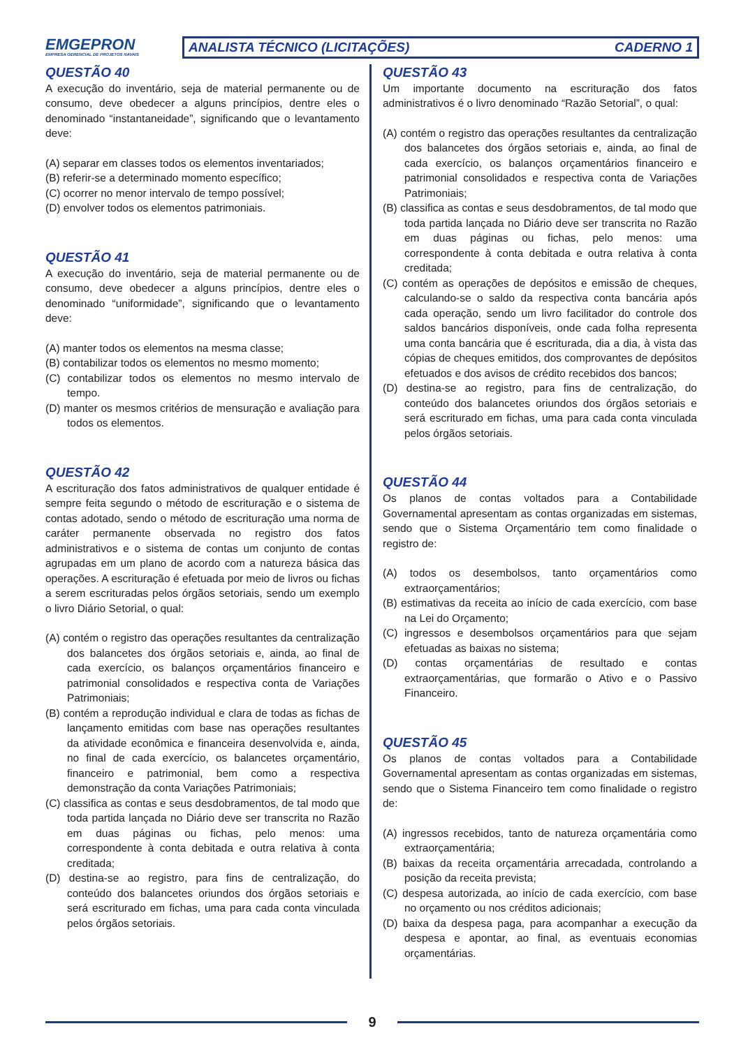EMGEPRON
EMPRESA GERENCIAL DE PROJETOS NAVAIS
ANALISTA TÉCNICO (LICITAÇÕES) CADERNO 1
QUESTÃO 40
A execução do inventário, seja de material permanente ou de consumo, deve obedecer a alguns princípios, dentre eles o denominado “instantaneidade”, significando que o levantamento deve:
(A) separar em classes todos os elementos inventariados;
(B) referir-se a determinado momento específico;
(C) ocorrer no menor intervalo de tempo possível;
(D) envolver todos os elementos patrimoniais.
QUESTÃO 41
A execução do inventário, seja de material permanente ou de consumo, deve obedecer a alguns princípios, dentre eles o denominado “uniformidade”, significando que o levantamento deve:
(A) manter todos os elementos na mesma classe;
(B) contabilizar todos os elementos no mesmo momento;
(C) contabilizar todos os elementos no mesmo intervalo de tempo.
(D) manter os mesmos critérios de mensuração e avaliação para todos os elementos.
QUESTÃO 42
A escrituração dos fatos administrativos de qualquer entidade é sempre feita segundo o método de escrituração e o sistema de contas adotado, sendo o método de escrituração uma norma de caráter permanente observada no registro dos fatos administrativos e o sistema de contas um conjunto de contas agrupadas em um plano de acordo com a natureza básica das operações. A escrituração é efetuada por meio de livros ou fichas a serem escrituradas pelos órgãos setoriais, sendo um exemplo o livro Diário Setorial, o qual:
(A) contém o registro das operações resultantes da centralização dos balancetes dos órgãos setoriais e, ainda, ao final de cada exercício, os balanços orçamentários financeiro e patrimonial consolidados e respectiva conta de Variações Patrimoniais;
(B) contém a reprodução individual e clara de todas as fichas de lançamento emitidas com base nas operações resultantes da atividade econômica e financeira desenvolvida e, ainda, no final de cada exercício, os balancetes orçamentário, financeiro e patrimonial, bem como a respectiva demonstração da conta Variações Patrimoniais;
(C) classifica as contas e seus desdobramentos, de tal modo que toda partida lançada no Diário deve ser transcrita no Razão em duas páginas ou fichas, pelo menos: uma correspondente à conta debitada e outra relativa à conta creditada;
(D) destina-se ao registro, para fins de centralização, do conteúdo dos balancetes oriundos dos órgãos setoriais e será escriturado em fichas, uma para cada conta vinculada pelos órgãos setoriais.
QUESTÃO 43
Um importante documento na escrituração dos fatos administrativos é o livro denominado “Razão Setorial”, o qual:
(A) contém o registro das operações resultantes da centralização dos balancetes dos órgãos setoriais e, ainda, ao final de cada exercício, os balanços orçamentários financeiro e patrimonial consolidados e respectiva conta de Variações Patrimoniais;
(B) classifica as contas e seus desdobramentos, de tal modo que toda partida lançada no Diário deve ser transcrita no Razão em duas páginas ou fichas, pelo menos: uma correspondente à conta debitada e outra relativa à conta creditada;
(C) contém as operações de depósitos e emissão de cheques, calculando-se o saldo da respectiva conta bancária após cada operação, sendo um livro facilitador do controle dos saldos bancários disponíveis, onde cada folha representa uma conta bancária que é escriturada, dia a dia, à vista das cópias de cheques emitidos, dos comprovantes de depósitos efetuados e dos avisos de crédito recebidos dos bancos;
(D) destina-se ao registro, para fins de centralização, do conteúdo dos balancetes oriundos dos órgãos setoriais e será escriturado em fichas, uma para cada conta vinculada pelos órgãos setoriais.
QUESTÃO 44
Os planos de contas voltados para a Contabilidade Governamental apresentam as contas organizadas em sistemas, sendo que o Sistema Orçamentário tem como finalidade o registro de:
(A) todos os desembolsos, tanto orçamentários como extraorçamentários;
(B) estimativas da receita ao início de cada exercício, com base na Lei do Orçamento;
(C) ingressos e desembolsos orçamentários para que sejam efetuadas as baixas no sistema;
(D) contas orçamentárias de resultado e contas extraorçamentárias, que formarão o Ativo e o Passivo Financeiro.
QUESTÃO 45
Os planos de contas voltados para a Contabilidade Governamental apresentam as contas organizadas em sistemas, sendo que o Sistema Financeiro tem como finalidade o registro de:
(A) ingressos recebidos, tanto de natureza orçamentária como extraorçamentária;
(B) baixas da receita orçamentária arrecadada, controlando a posição da receita prevista;
(C) despesa autorizada, ao início de cada exercício, com base no orçamento ou nos créditos adicionais;
(D) baixa da despesa paga, para acompanhar a execução da despesa e apontar, ao final, as eventuais economias orçamentárias.
9